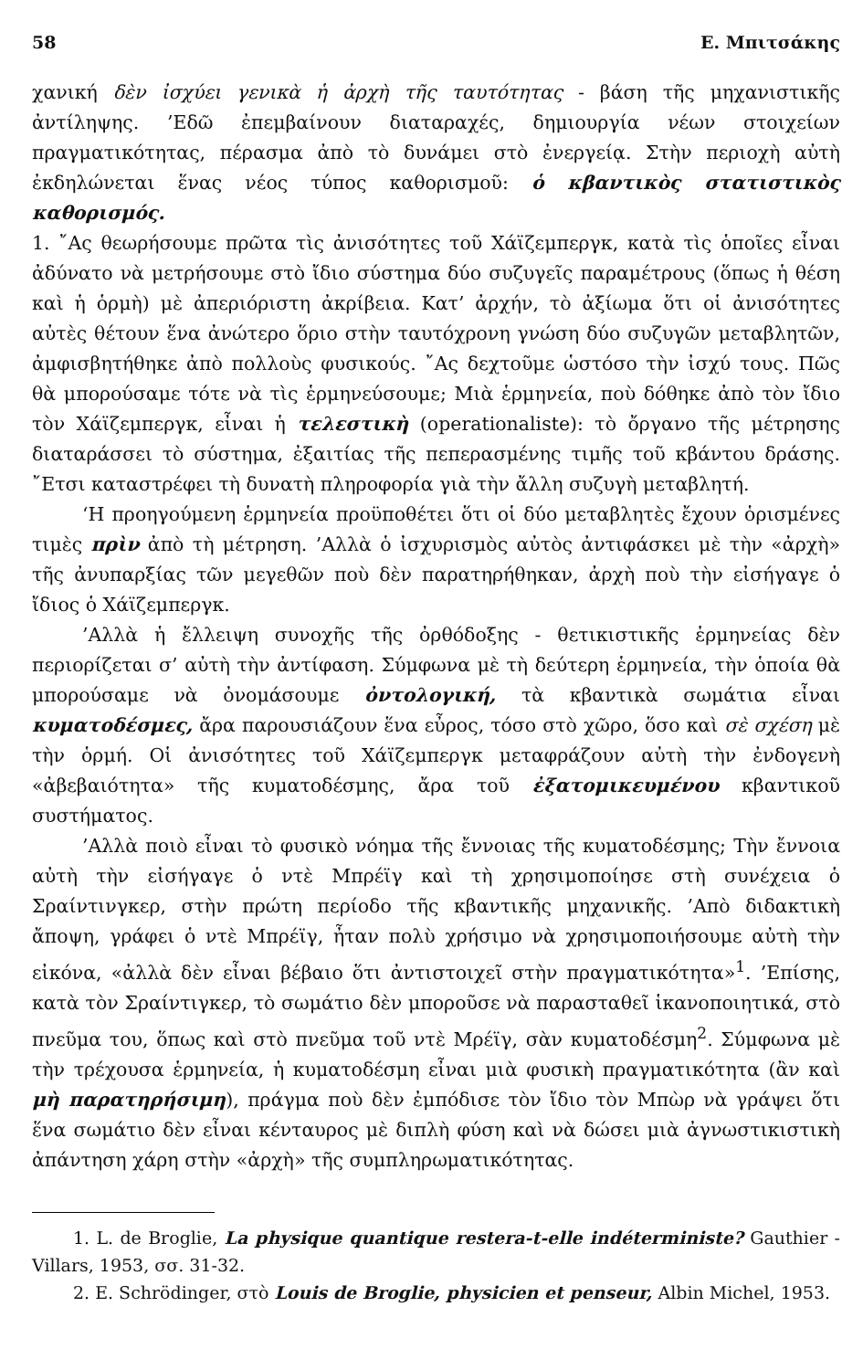58 E. Μπιτσάκης
χανική δὲν ἰσχύει γενικὰ ἡ ἀρχὴ τῆς ταυτότητας - βάση τῆς μηχανιστικῆς ἀντίληψης. ’Εδῶ ἐπεμβαίνουν διαταραχές, δημιουργία νέων στοιχείων πραγματικότητας, πέρασμα ἀπὸ τὸ δυνάμει στὸ ἐνεργείᾳ. Στὴν περιοχὴ αὐτὴ ἐκδηλώνεται ἕνας νέος τύπος καθορισμοῦ: ὁ κβαντικὸς στατιστικὸς καθορισμός.
1. ῎Ας θεωρήσουμε πρῶτα τὶς ἀνισότητες τοῦ Χάϊζεμπεργκ, κατὰ τὶς ὁποῖες εἶναι ἀδύνατο νὰ μετρήσουμε στὸ ἴδιο σύστημα δύο συζυγεῖς παραμέτρους (ὅπως ἡ θέση καὶ ἡ ὁρμὴ) μὲ ἀπεριόριστη ἀκρίβεια. Κατ’ ἀρχήν, τὸ ἀξίωμα ὅτι οἱ ἀνισότητες αὐτὲς θέτουν ἕνα ἀνώτερο ὅριο στὴν ταυτόχρονη γνώση δύο συζυγῶν μεταβλητῶν, ἀμφισβητήθηκε ἀπὸ πολλοὺς φυσικούς. ῎Ας δεχτοῦμε ὡστόσο τὴν ἰσχύ τους. Πῶς θὰ μπορούσαμε τότε νὰ τὶς ἑρμηνεύσουμε; Μιὰ ἑρμηνεία, ποὺ δόθηκε ἀπὸ τὸν ἴδιο τὸν Χάϊζεμπεργκ, εἶναι ἡ τελεστικὴ (operationaliste): τὸ ὄργανο τῆς μέτρησης διαταράσσει τὸ σύστημα, ἐξαιτίας τῆς πεπερασμένης τιμῆς τοῦ κβάντου δράσης. ῎Ετσι καταστρέφει τὴ δυνατὴ πληροφορία γιὰ τὴν ἄλλη συζυγὴ μεταβλητή.
‘Η προηγούμενη ἑρμηνεία προϋποθέτει ὅτι οἱ δύο μεταβλητὲς ἔχουν ὁρισμένες τιμὲς πρὶν ἀπὸ τὴ μέτρηση. ’Αλλὰ ὁ ἰσχυρισμὸς αὐτὸς ἀντιφάσκει μὲ τὴν «ἀρχὴ» τῆς ἀνυπαρξίας τῶν μεγεθῶν ποὺ δὲν παρατηρήθηκαν, ἀρχὴ ποὺ τὴν εἰσήγαγε ὁ ἴδιος ὁ Χάϊζεμπεργκ.
’Αλλὰ ἡ ἔλλειψη συνοχῆς τῆς ὀρθόδοξης - θετικιστικῆς ἑρμηνείας δὲν περιορίζεται σ’ αὐτὴ τὴν ἀντίφαση. Σύμφωνα μὲ τὴ δεύτερη ἑρμηνεία, τὴν ὁποία θὰ μπορούσαμε νὰ ὀνομάσουμε ὀντολογική, τὰ κβαντικὰ σωμάτια εἶναι κυματοδέσμες, ἄρα παρουσιάζουν ἕνα εὖρος, τόσο στὸ χῶρο, ὅσο καὶ σὲ σχέση μὲ τὴν ὁρμή. Οἱ ἀνισότητες τοῦ Χάϊζεμπεργκ μεταφράζουν αὐτὴ τὴν ἐνδογενὴ «ἀβεβαιότητα» τῆς κυματοδέσμης, ἄρα τοῦ ἐξατομικευμένου κβαντικοῦ συστήματος.
’Αλλὰ ποιὸ εἶναι τὸ φυσικὸ νόημα τῆς ἔννοιας τῆς κυματοδέσμης; Τὴν ἔννοια αὐτὴ τὴν εἰσήγαγε ὁ ντὲ Μπρέϊγ καὶ τὴ χρησιμοποίησε στὴ συνέχεια ὁ Σραίντινγκερ, στὴν πρώτη περίοδο τῆς κβαντικῆς μηχανικῆς. ’Απὸ διδακτικὴ ἄποψη, γράφει ὁ ντὲ Μπρέϊγ, ἦταν πολὺ χρήσιμο νὰ χρησιμοποιήσουμε αὐτὴ τὴν εἰκόνα, «ἀλλὰ δὲν εἶναι βέβαιο ὅτι ἀντιστοιχεῖ στὴν πραγματικότητα»<sup>1</sup>. ’Επίσης, κατὰ τὸν Σραίντιγκερ, τὸ σωμάτιο δὲν μποροῦσε νὰ παρασταθεῖ ἱκανοποιητικά, στὸ πνεῦμα του, ὅπως καὶ στὸ πνεῦμα τοῦ ντὲ Μρέϊγ, σὰν κυματοδέσμη<sup>2</sup>. Σύμφωνα μὲ τὴν τρέχουσα ἑρμηνεία, ἡ κυματοδέσμη εἶναι μιὰ φυσικὴ πραγματικότητα (ἂν καὶ μὴ παρατηρήσιμη), πράγμα ποὺ δὲν ἐμπόδισε τὸν ἴδιο τὸν Μπὼρ νὰ γράψει ὅτι ἕνα σωμάτιο δὲν εἶναι κένταυρος μὲ διπλὴ φύση καὶ νὰ δώσει μιὰ ἀγνωστικιστικὴ ἀπάντηση χάρη στὴν «ἀρχὴ» τῆς συμπληρωματικότητας.
1. L. de Broglie, La physique quantique restera-t-elle indéterministe? Gauthier -Villars, 1953, σσ. 31-32.
2. E. Schrödinger, στὸ Louis de Broglie, physicien et penseur, Albin Michel, 1953.